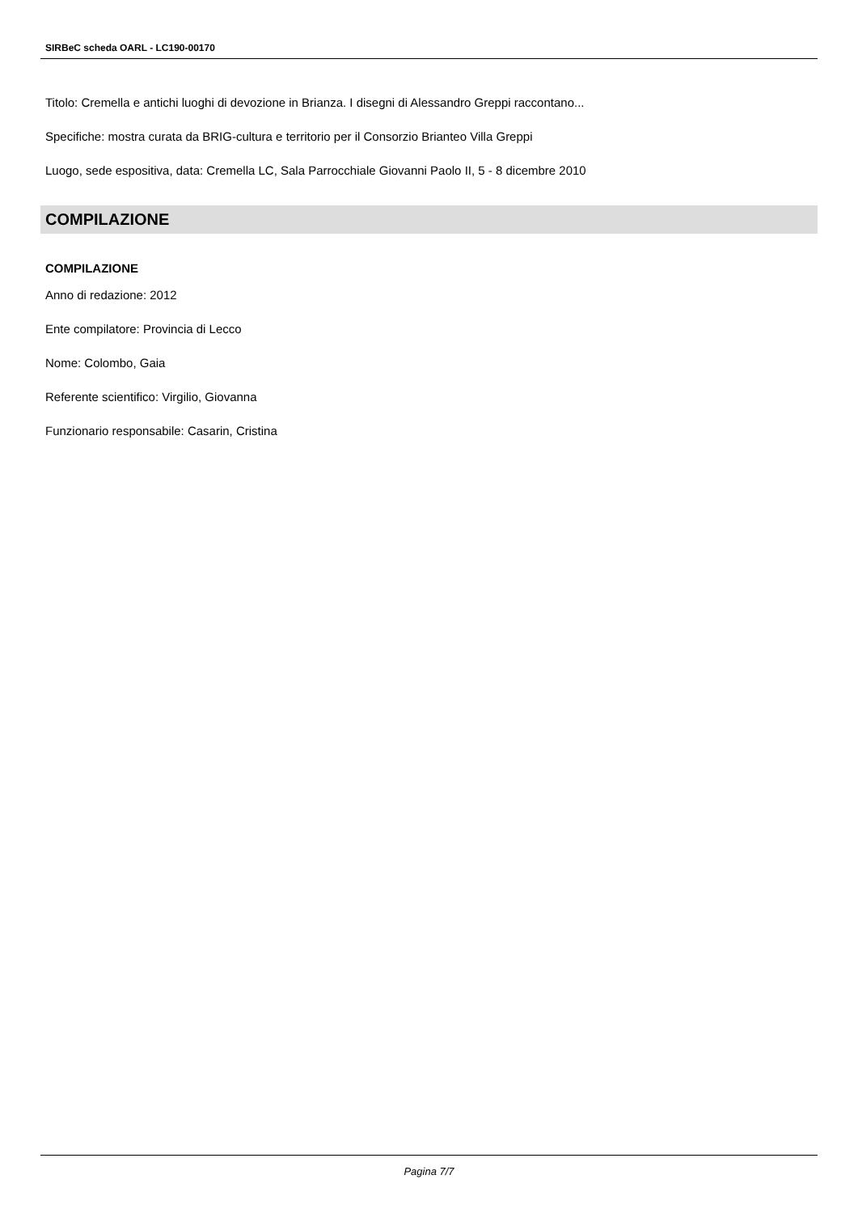SIRBeC scheda OARL - LC190-00170
Titolo: Cremella e antichi luoghi di devozione in Brianza. I disegni di Alessandro Greppi raccontano...
Specifiche: mostra curata da BRIG-cultura e territorio per il Consorzio Brianteo Villa Greppi
Luogo, sede espositiva, data: Cremella LC, Sala Parrocchiale Giovanni Paolo II, 5 - 8 dicembre 2010
COMPILAZIONE
COMPILAZIONE
Anno di redazione: 2012
Ente compilatore: Provincia di Lecco
Nome: Colombo, Gaia
Referente scientifico: Virgilio, Giovanna
Funzionario responsabile: Casarin, Cristina
Pagina 7/7